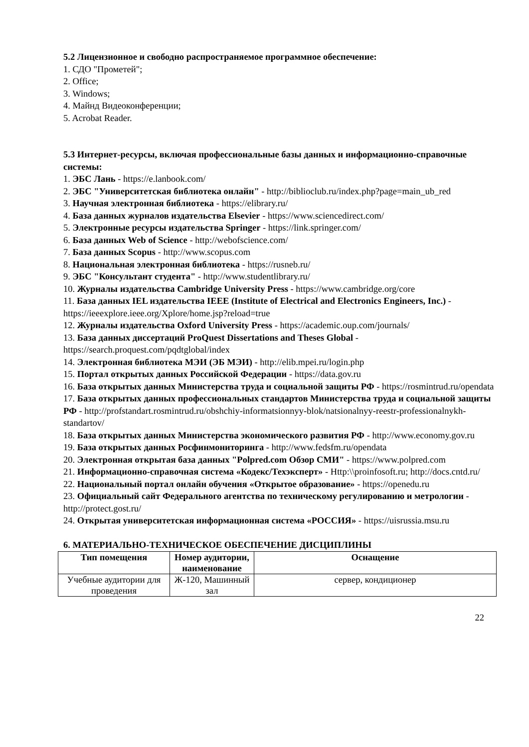5.2 Лицензионное и свободно распространяемое программное обеспечение:
1. СДО "Прометей";
2. Office;
3. Windows;
4. Майнд Видеоконференции;
5. Acrobat Reader.
5.3 Интернет-ресурсы, включая профессиональные базы данных и информационно-справочные системы:
1. ЭБС Лань - https://e.lanbook.com/
2. ЭБС "Университетская библиотека онлайн" - http://biblioclub.ru/index.php?page=main_ub_red
3. Научная электронная библиотека - https://elibrary.ru/
4. База данных журналов издательства Elsevier - https://www.sciencedirect.com/
5. Электронные ресурсы издательства Springer - https://link.springer.com/
6. База данных Web of Science - http://webofscience.com/
7. База данных Scopus - http://www.scopus.com
8. Национальная электронная библиотека - https://rusneb.ru/
9. ЭБС "Консультант студента" - http://www.studentlibrary.ru/
10. Журналы издательства Cambridge University Press - https://www.cambridge.org/core
11. База данных IEL издательства IEEE (Institute of Electrical and Electronics Engineers, Inc.) - https://ieeexplore.ieee.org/Xplore/home.jsp?reload=true
12. Журналы издательства Oxford University Press - https://academic.oup.com/journals/
13. База данных диссертаций ProQuest Dissertations and Theses Global - https://search.proquest.com/pqdtglobal/index
14. Электронная библиотека МЭИ (ЭБ МЭИ) - http://elib.mpei.ru/login.php
15. Портал открытых данных Российской Федерации - https://data.gov.ru
16. База открытых данных Министерства труда и социальной защиты РФ - https://rosmintrud.ru/opendata
17. База открытых данных профессиональных стандартов Министерства труда и социальной защиты РФ - http://profstandart.rosmintrud.ru/obshchiy-informatsionnyy-blok/natsionalnyy-reestr-professionalnykh-standartov/
18. База открытых данных Министерства экономического развития РФ - http://www.economy.gov.ru
19. База открытых данных Росфинмониторинга - http://www.fedsfm.ru/opendata
20. Электронная открытая база данных "Polpred.com Обзор СМИ" - https://www.polpred.com
21. Информационно-справочная система «Кодекс/Техэксперт» - Http:\\proinfosoft.ru; http://docs.cntd.ru/
22. Национальный портал онлайн обучения «Открытое образование» - https://openedu.ru
23. Официальный сайт Федерального агентства по техническому регулированию и метрологии - http://protect.gost.ru/
24. Открытая университетская информационная система «РОССИЯ» - https://uisrussia.msu.ru
6. МАТЕРИАЛЬНО-ТЕХНИЧЕСКОЕ ОБЕСПЕЧЕНИЕ ДИСЦИПЛИНЫ
| Тип помещения | Номер аудитории, наименование | Оснащение |
| --- | --- | --- |
| Учебные аудитории для проведения | Ж-120, Машинный зал | сервер, кондиционер |
22